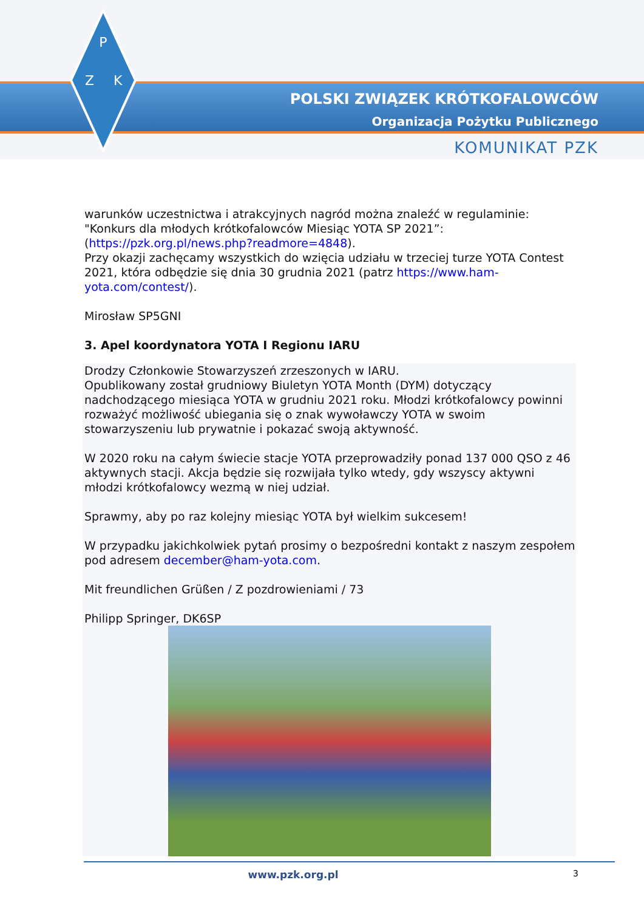P
Z
K
POLSKI ZWIĄZEK KRÓTKOFALOWCÓW
Organizacja Pożytku Publicznego
KOMUNIKAT PZK
warunków uczestnictwa i atrakcyjnych nagród można znaleźć w regulaminie: "Konkurs dla młodych krótkofalowców Miesiąc YOTA SP 2021”: (https://pzk.org.pl/news.php?readmore=4848).
Przy okazji zachęcamy wszystkich do wzięcia udziału w trzeciej turze YOTA Contest 2021, która odbędzie się dnia 30 grudnia 2021 (patrz https://www.ham-yota.com/contest/).
Mirosław SP5GNI
3. Apel koordynatora YOTA I Regionu IARU
Drodzy Członkowie Stowarzyszeń zrzeszonych w IARU.
Opublikowany został grudniowy Biuletyn YOTA Month (DYM) dotyczący nadchodzącego miesiąca YOTA w grudniu 2021 roku. Młodzi krótkofalowcy powinni rozważyć możliwość ubiegania się o znak wywoławczy YOTA w swoim stowarzyszeniu lub prywatnie i pokazać swoją aktywność.
W 2020 roku na całym świecie stacje YOTA przeprowadziły ponad 137 000 QSO z 46 aktywnych stacji. Akcja będzie się rozwijała tylko wtedy, gdy wszyscy aktywni młodzi krótkofalowcy wezmą w niej udział.
Sprawmy, aby po raz kolejny miesiąc YOTA był wielkim sukcesem!
W przypadku jakichkolwiek pytań prosimy o bezpośredni kontakt z naszym zespołem pod adresem december@ham-yota.com.
Mit freundlichen Grüßen / Z pozdrowieniami / 73
Philipp Springer, DK6SP
www.pzk.org.pl 3